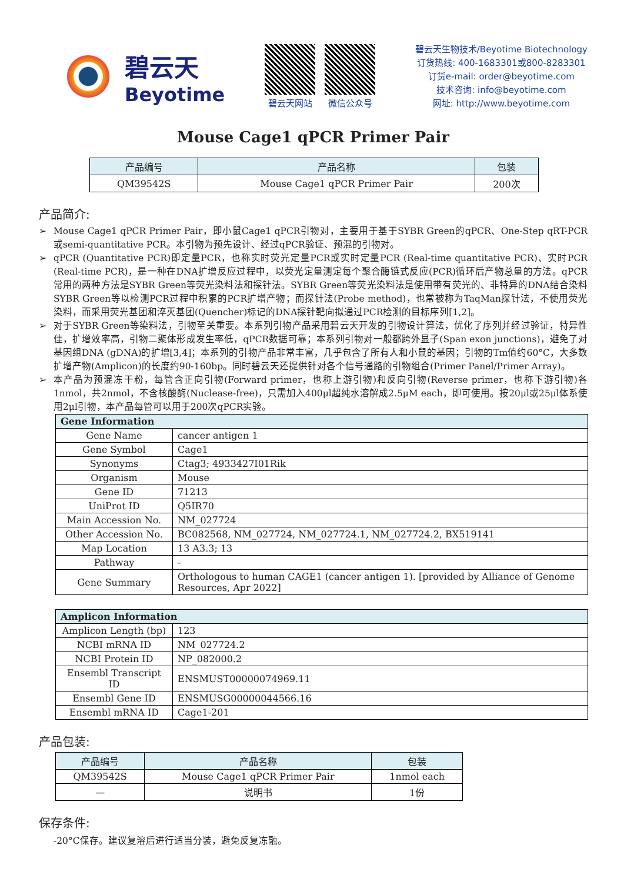碧云天
Beyotime
碧云天网站 微信公众号
碧云天生物技术/Beyotime Biotechnology
订货热线: 400-1683301或800-8283301
订货e-mail: order@beyotime.com
技术咨询: info@beyotime.com
网址: http://www.beyotime.com
Mouse Cage1 qPCR Primer Pair
| 产品编号 | 产品名称 | 包装 |
| --- | --- | --- |
| QM39542S | Mouse Cage1 qPCR Primer Pair | 200次 |
产品简介:
➢ Mouse Cage1 qPCR Primer Pair，即小鼠Cage1 qPCR引物对，主要用于基于SYBR Green的qPCR、One-Step qRT-PCR或semi-quantitative PCR。本引物为预先设计、经过qPCR验证、预混的引物对。
➢ qPCR (Quantitative PCR)即定量PCR，也称实时荧光定量PCR或实时定量PCR (Real-time quantitative PCR)、实时PCR (Real-time PCR)，是一种在DNA扩增反应过程中，以荧光定量测定每个聚合酶链式反应(PCR)循环后产物总量的方法。qPCR常用的两种方法是SYBR Green等荧光染料法和探针法。SYBR Green等荧光染料法是使用带有荧光的、非特异的DNA结合染料SYBR Green等以检测PCR过程中积累的PCR扩增产物；而探针法(Probe method)，也常被称为TaqMan探针法，不使用荧光染料，而采用荧光基团和淬灭基团(Quencher)标记的DNA探针靶向拟通过PCR检测的目标序列[1,2]。
➢ 对于SYBR Green等染料法，引物至关重要。本系列引物产品采用碧云天开发的引物设计算法，优化了序列并经过验证，特异性佳，扩增效率高，引物二聚体形成发生率低，qPCR数据可靠；本系列引物对一般都跨外显子(Span exon junctions)，避免了对基因组DNA (gDNA)的扩增[3,4]；本系列的引物产品非常丰富，几乎包含了所有人和小鼠的基因；引物的Tm值约60°C，大多数扩增产物(Amplicon)的长度约90-160bp。同时碧云天还提供针对各个信号通路的引物组合(Primer Panel/Primer Array)。
➢ 本产品为预混冻干粉，每管含正向引物(Forward primer，也称上游引物)和反向引物(Reverse primer，也称下游引物)各1nmol，共2nmol，不含核酸酶(Nuclease-free)，只需加入400μl超纯水溶解成2.5μM each，即可使用。按20μl或25μl体系使用2μl引物，本产品每管可以用于200次qPCR实验。
| Gene Information | |
| --- | --- |
| Gene Name | cancer antigen 1 |
| Gene Symbol | Cage1 |
| Synonyms | Ctag3; 4933427I01Rik |
| Organism | Mouse |
| Gene ID | 71213 |
| UniProt ID | Q5IR70 |
| Main Accession No. | NM_027724 |
| Other Accession No. | BC082568, NM_027724, NM_027724.1, NM_027724.2, BX519141 |
| Map Location | 13 A3.3; 13 |
| Pathway | - |
| Gene Summary | Orthologous to human CAGE1 (cancer antigen 1). [provided by Alliance of Genome Resources, Apr 2022] |
| Amplicon Information | |
| --- | --- |
| Amplicon Length (bp) | 123 |
| NCBI mRNA ID | NM_027724.2 |
| NCBI Protein ID | NP_082000.2 |
| Ensembl Transcript ID | ENSMUST00000074969.11 |
| Ensembl Gene ID | ENSMUSG00000044566.16 |
| Ensembl mRNA ID | Cage1-201 |
产品包装:
| 产品编号 | 产品名称 | 包装 |
| --- | --- | --- |
| QM39542S | Mouse Cage1 qPCR Primer Pair | 1nmol each |
| — | 说明书 | 1份 |
保存条件:
-20°C保存。建议复溶后进行适当分装，避免反复冻融。